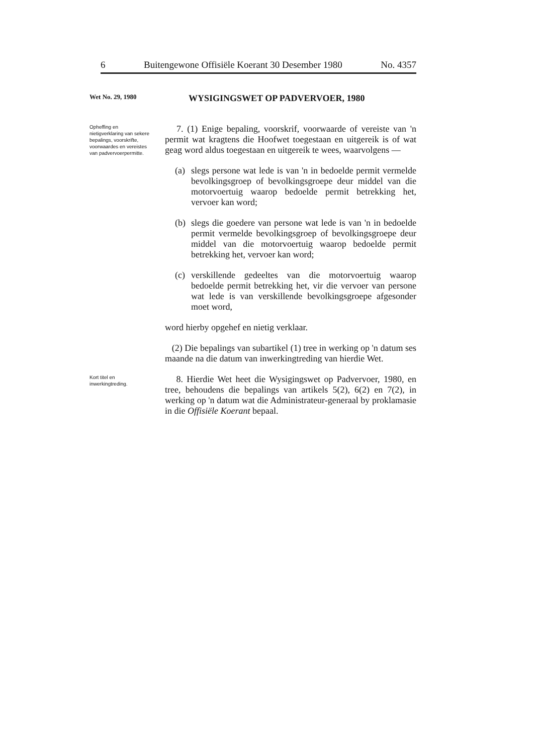6 Buitengewone Offisiële Koerant 30 Desember 1980 No. 4357
Wet No. 29, 1980
WYSIGINGSWET OP PADVERVOER, 1980
Opheffing en nietigverklaring van sekere bepalings, voorskrifte, voorwaardes en vereistes van padvervoerpermitte.
7. (1) Enige bepaling, voorskrif, voorwaarde of vereiste van 'n permit wat kragtens die Hoofwet toegestaan en uitgereik is of wat geag word aldus toegestaan en uitgereik te wees, waarvolgens —
(a)
slegs persone wat lede is van 'n in bedoelde permit vermelde bevolkingsgroep of bevolkingsgroepe deur middel van die motorvoertuig waarop bedoelde permit betrekking het, vervoer kan word;
(b)
slegs die goedere van persone wat lede is van 'n in bedoelde permit vermelde bevolkingsgroep of bevolkingsgroepe deur middel van die motorvoertuig waarop bedoelde permit betrekking het, vervoer kan word;
(c)
verskillende gedeeltes van die motorvoertuig waarop bedoelde permit betrekking het, vir die vervoer van persone wat lede is van verskillende bevolkingsgroepe afgesonder moet word,
word hierby opgehef en nietig verklaar.
(2) Die bepalings van subartikel (1) tree in werking op 'n datum ses maande na die datum van inwerkingtreding van hierdie Wet.
Kort titel en inwerkingtreding.
8. Hierdie Wet heet die Wysigingswet op Padvervoer, 1980, en tree, behoudens die bepalings van artikels 5(2), 6(2) en 7(2), in werking op 'n datum wat die Administrateur-generaal by proklamasie in die Offisiële Koerant bepaal.